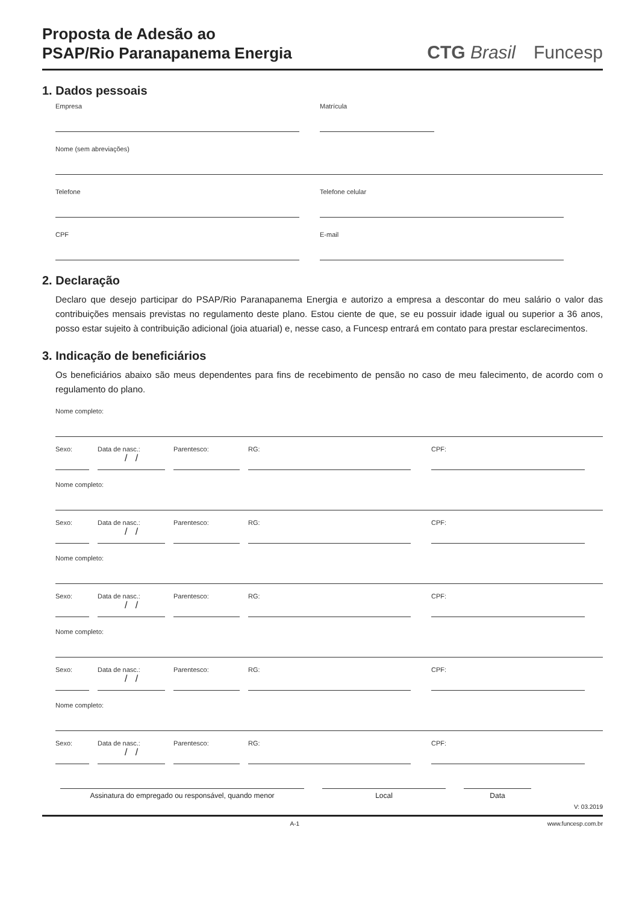Proposta de Adesão ao
PSAP/Rio Paranapanema Energia
CTG Brasil Funcesp
1. Dados pessoais
Empresa Matrícula
Nome (sem abreviações)
Telefone Telefone celular
CPF E-mail
2. Declaração
Declaro que desejo participar do PSAP/Rio Paranapanema Energia e autorizo a empresa a descontar do meu salário o valor das contribuições mensais previstas no regulamento deste plano. Estou ciente de que, se eu possuir idade igual ou superior a 36 anos, posso estar sujeito à contribuição adicional (joia atuarial) e, nesse caso, a Funcesp entrará em contato para prestar esclarecimentos.
3. Indicação de beneficiários
Os beneficiários abaixo são meus dependentes para fins de recebimento de pensão no caso de meu falecimento, de acordo com o regulamento do plano.
Nome completo:
Sexo: Data de nasc.:
/ /
Parentesco: RG: CPF:
Nome completo:
Sexo: Data de nasc.:
/ /
Parentesco: RG: CPF:
Nome completo:
Sexo: Data de nasc.:
/ /
Parentesco: RG: CPF:
Nome completo:
Sexo: Data de nasc.:
/ /
Parentesco: RG: CPF:
Nome completo:
Sexo: Data de nasc.:
/ /
Parentesco: RG: CPF:
Assinatura do empregado ou responsável, quando menor Local Data
V: 03.2019
A-1 www.funcesp.com.br